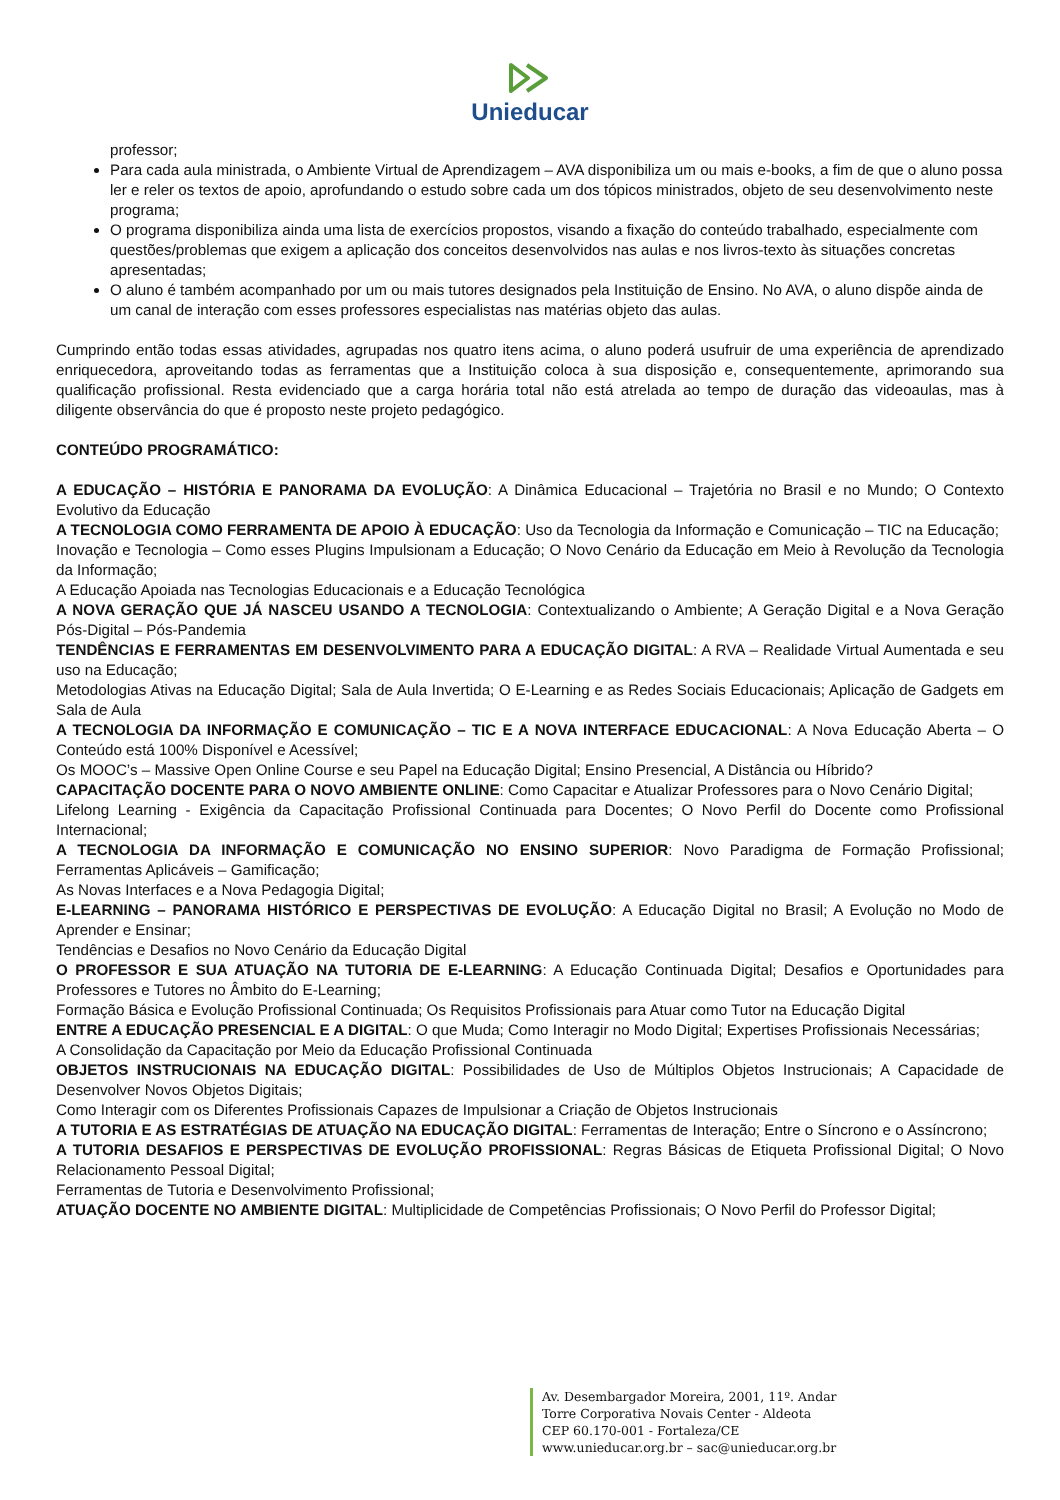Unieducar
professor;
Para cada aula ministrada, o Ambiente Virtual de Aprendizagem – AVA disponibiliza um ou mais e-books, a fim de que o aluno possa ler e reler os textos de apoio, aprofundando o estudo sobre cada um dos tópicos ministrados, objeto de seu desenvolvimento neste programa;
O programa disponibiliza ainda uma lista de exercícios propostos, visando a fixação do conteúdo trabalhado, especialmente com questões/problemas que exigem a aplicação dos conceitos desenvolvidos nas aulas e nos livros-texto às situações concretas apresentadas;
O aluno é também acompanhado por um ou mais tutores designados pela Instituição de Ensino. No AVA, o aluno dispõe ainda de um canal de interação com esses professores especialistas nas matérias objeto das aulas.
Cumprindo então todas essas atividades, agrupadas nos quatro itens acima, o aluno poderá usufruir de uma experiência de aprendizado enriquecedora, aproveitando todas as ferramentas que a Instituição coloca à sua disposição e, consequentemente, aprimorando sua qualificação profissional. Resta evidenciado que a carga horária total não está atrelada ao tempo de duração das videoaulas, mas à diligente observância do que é proposto neste projeto pedagógico.
CONTEÚDO PROGRAMÁTICO:
A EDUCAÇÃO – HISTÓRIA E PANORAMA DA EVOLUÇÃO: A Dinâmica Educacional – Trajetória no Brasil e no Mundo; O Contexto Evolutivo da Educação
A TECNOLOGIA COMO FERRAMENTA DE APOIO À EDUCAÇÃO: Uso da Tecnologia da Informação e Comunicação – TIC na Educação;
Inovação e Tecnologia – Como esses Plugins Impulsionam a Educação; O Novo Cenário da Educação em Meio à Revolução da Tecnologia da Informação;
A Educação Apoiada nas Tecnologias Educacionais e a Educação Tecnológica
A NOVA GERAÇÃO QUE JÁ NASCEU USANDO A TECNOLOGIA: Contextualizando o Ambiente; A Geração Digital e a Nova Geração Pós-Digital – Pós-Pandemia
TENDÊNCIAS E FERRAMENTAS EM DESENVOLVIMENTO PARA A EDUCAÇÃO DIGITAL: A RVA – Realidade Virtual Aumentada e seu uso na Educação;
Metodologias Ativas na Educação Digital; Sala de Aula Invertida; O E-Learning e as Redes Sociais Educacionais; Aplicação de Gadgets em Sala de Aula
A TECNOLOGIA DA INFORMAÇÃO E COMUNICAÇÃO – TIC E A NOVA INTERFACE EDUCACIONAL: A Nova Educação Aberta – O Conteúdo está 100% Disponível e Acessível;
Os MOOC’s – Massive Open Online Course e seu Papel na Educação Digital; Ensino Presencial, A Distância ou Híbrido?
CAPACITAÇÃO DOCENTE PARA O NOVO AMBIENTE ONLINE: Como Capacitar e Atualizar Professores para o Novo Cenário Digital;
Lifelong Learning - Exigência da Capacitação Profissional Continuada para Docentes; O Novo Perfil do Docente como Profissional Internacional;
A TECNOLOGIA DA INFORMAÇÃO E COMUNICAÇÃO NO ENSINO SUPERIOR: Novo Paradigma de Formação Profissional; Ferramentas Aplicáveis – Gamificação;
As Novas Interfaces e a Nova Pedagogia Digital;
E-LEARNING – PANORAMA HISTÓRICO E PERSPECTIVAS DE EVOLUÇÃO: A Educação Digital no Brasil; A Evolução no Modo de Aprender e Ensinar;
Tendências e Desafios no Novo Cenário da Educação Digital
O PROFESSOR E SUA ATUAÇÃO NA TUTORIA DE E-LEARNING: A Educação Continuada Digital; Desafios e Oportunidades para Professores e Tutores no Âmbito do E-Learning;
Formação Básica e Evolução Profissional Continuada; Os Requisitos Profissionais para Atuar como Tutor na Educação Digital
ENTRE A EDUCAÇÃO PRESENCIAL E A DIGITAL: O que Muda; Como Interagir no Modo Digital; Expertises Profissionais Necessárias;
A Consolidação da Capacitação por Meio da Educação Profissional Continuada
OBJETOS INSTRUCIONAIS NA EDUCAÇÃO DIGITAL: Possibilidades de Uso de Múltiplos Objetos Instrucionais; A Capacidade de Desenvolver Novos Objetos Digitais;
Como Interagir com os Diferentes Profissionais Capazes de Impulsionar a Criação de Objetos Instrucionais
A TUTORIA E AS ESTRATÉGIAS DE ATUAÇÃO NA EDUCAÇÃO DIGITAL: Ferramentas de Interação; Entre o Síncrono e o Assíncrono;
A TUTORIA DESAFIOS E PERSPECTIVAS DE EVOLUÇÃO PROFISSIONAL: Regras Básicas de Etiqueta Profissional Digital; O Novo Relacionamento Pessoal Digital;
Ferramentas de Tutoria e Desenvolvimento Profissional;
ATUAÇÃO DOCENTE NO AMBIENTE DIGITAL: Multiplicidade de Competências Profissionais; O Novo Perfil do Professor Digital;
Av. Desembargador Moreira, 2001, 11º. Andar
Torre Corporativa Novais Center - Aldeota
CEP 60.170-001 - Fortaleza/CE
www.unieducar.org.br – sac@unieducar.org.br